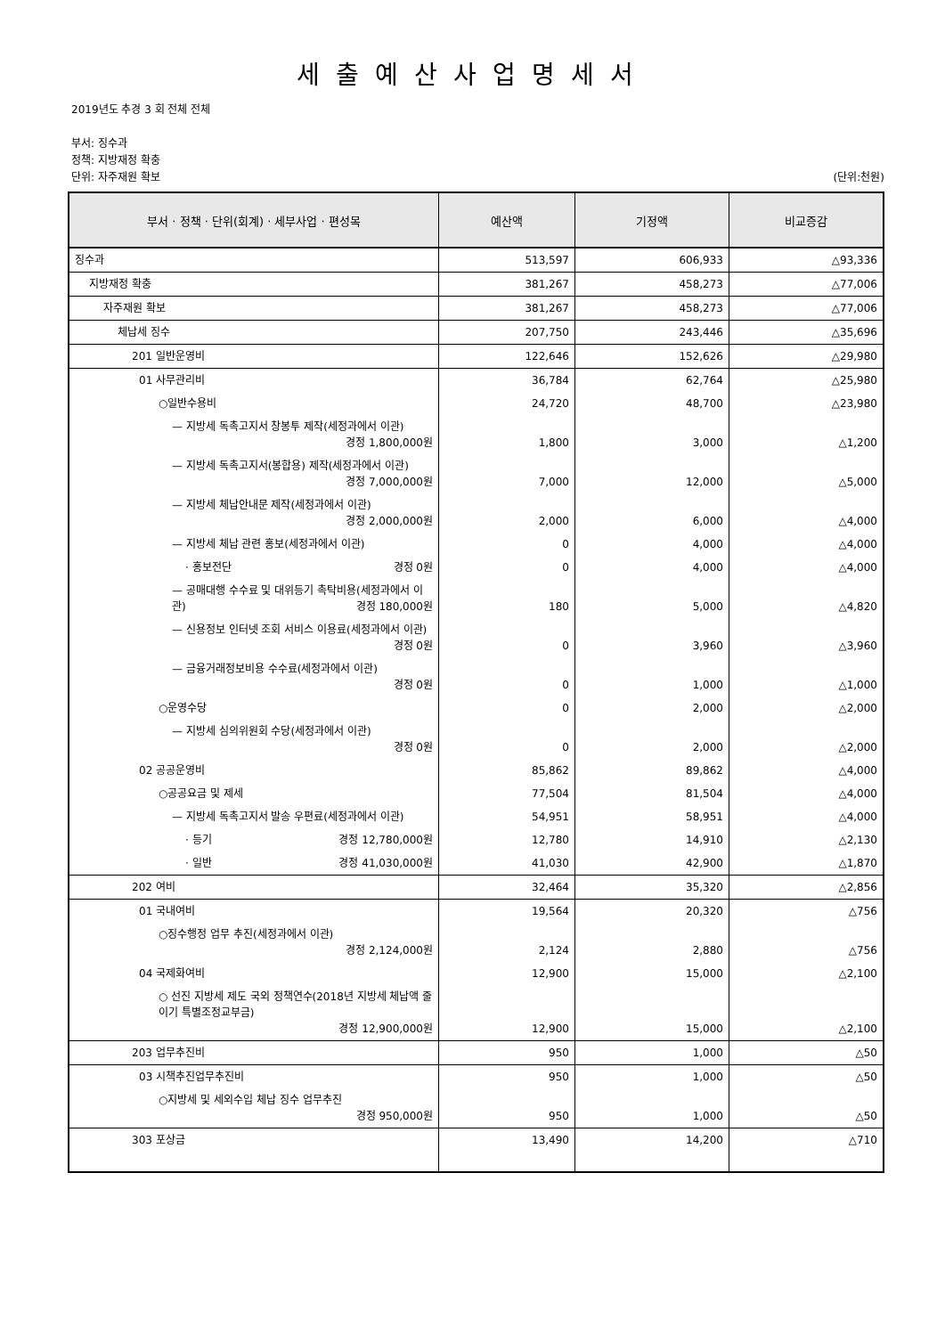세출예산사업명세서
2019년도 추경 3 회 전체 전체
부서: 징수과
정책: 지방재정 확충
단위: 자주재원 확보 (단위:천원)
| 부서 · 정책 · 단위(회계) · 세부사업 · 편성목 | 예산액 | 기정액 | 비교증감 |
| --- | --- | --- | --- |
| 징수과 | 513,597 | 606,933 | △93,336 |
| 지방재정 확충 | 381,267 | 458,273 | △77,006 |
| 자주재원 확보 | 381,267 | 458,273 | △77,006 |
| 체납세 징수 | 207,750 | 243,446 | △35,696 |
| 201 일반운영비 | 122,646 | 152,626 | △29,980 |
| 01 사무관리비 | 36,784 | 62,764 | △25,980 |
| ○일반수용비 | 24,720 | 48,700 | △23,980 |
| — 지방세 독촉고지서 창봉투 제작(세정과에서 이관) 경정 1,800,000원 | 1,800 | 3,000 | △1,200 |
| — 지방세 독촉고지서(봉합용) 제작(세정과에서 이관) 경정 7,000,000원 | 7,000 | 12,000 | △5,000 |
| — 지방세 체납안내문 제작(세정과에서 이관) 경정 2,000,000원 | 2,000 | 6,000 | △4,000 |
| — 지방세 체납 관련 홍보(세정과에서 이관) | 0 | 4,000 | △4,000 |
| · 홍보전단 경정 0원 | 0 | 4,000 | △4,000 |
| — 공매대행 수수료 및 대위등기 촉탁비용(세정과에서 이관) 경정 180,000원 | 180 | 5,000 | △4,820 |
| — 신용정보 인터넷 조회 서비스 이용료(세정과에서 이관) 경정 0원 | 0 | 3,960 | △3,960 |
| — 금융거래정보비용 수수료(세정과에서 이관) 경정 0원 | 0 | 1,000 | △1,000 |
| ○운영수당 | 0 | 2,000 | △2,000 |
| — 지방세 심의위원회 수당(세정과에서 이관) 경정 0원 | 0 | 2,000 | △2,000 |
| 02 공공운영비 | 85,862 | 89,862 | △4,000 |
| ○공공요금 및 제세 | 77,504 | 81,504 | △4,000 |
| — 지방세 독촉고지서 발송 우편료(세정과에서 이관) | 54,951 | 58,951 | △4,000 |
| · 등기 경정 12,780,000원 | 12,780 | 14,910 | △2,130 |
| · 일반 경정 41,030,000원 | 41,030 | 42,900 | △1,870 |
| 202 여비 | 32,464 | 35,320 | △2,856 |
| 01 국내여비 | 19,564 | 20,320 | △756 |
| ○징수행정 업무 추진(세정과에서 이관) 경정 2,124,000원 | 2,124 | 2,880 | △756 |
| 04 국제화여비 | 12,900 | 15,000 | △2,100 |
| ○ 선진 지방세 제도 국외 정책연수(2018년 지방세 체납액 줄이기 특별조정교부금) 경정 12,900,000원 | 12,900 | 15,000 | △2,100 |
| 203 업무추진비 | 950 | 1,000 | △50 |
| 03 시책추진업무추진비 | 950 | 1,000 | △50 |
| ○지방세 및 세외수입 체납 징수 업무추진 경정 950,000원 | 950 | 1,000 | △50 |
| 303 포상금 | 13,490 | 14,200 | △710 |